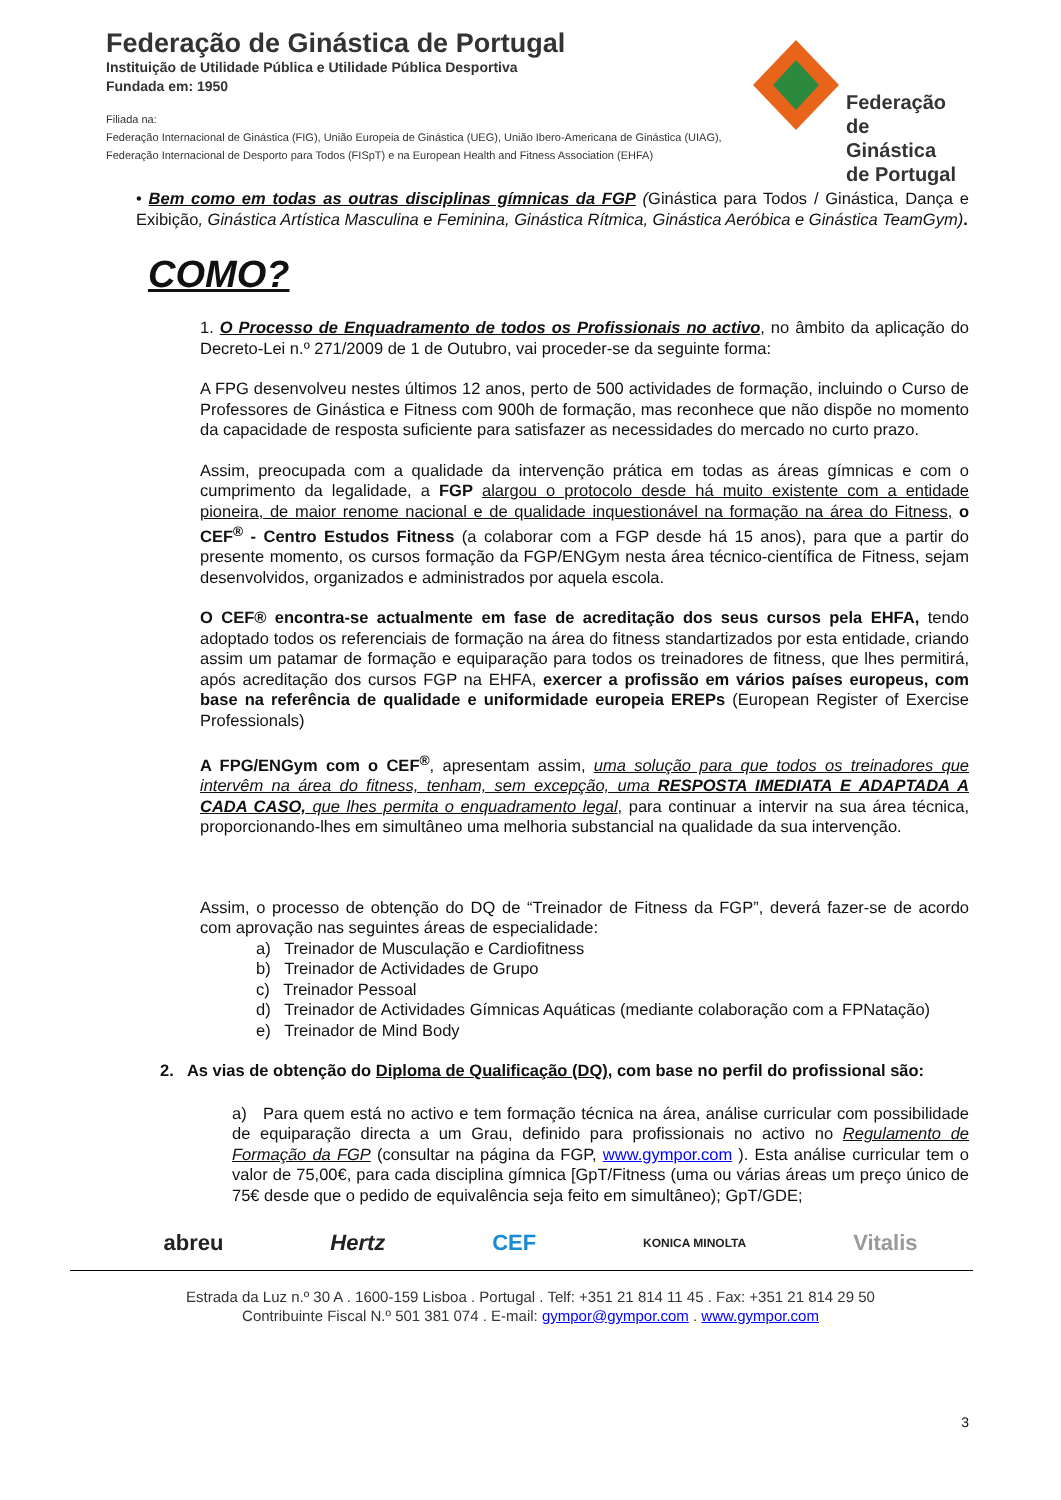Federação de Ginástica de Portugal
Instituição de Utilidade Pública e Utilidade Pública Desportiva
Fundada em: 1950
Filiada na:
Federação Internacional de Ginástica (FIG), União Europeia de Ginástica (UEG), União Ibero-Americana de Ginástica (UIAG),
Federação Internacional de Desporto para Todos (FISpT) e na European Health and Fitness Association (EHFA)
Federação
de Ginástica
de Portugal
• Bem como em todas as outras disciplinas gímnicas da FGP (Ginástica para Todos / Ginástica, Dança e Exibição, Ginástica Artística Masculina e Feminina, Ginástica Rítmica, Ginástica Aeróbica e Ginástica TeamGym).
COMO?
1. O Processo de Enquadramento de todos os Profissionais no activo, no âmbito da aplicação do Decreto-Lei n.º 271/2009 de 1 de Outubro, vai proceder-se da seguinte forma:
A FPG desenvolveu nestes últimos 12 anos, perto de 500 actividades de formação, incluindo o Curso de Professores de Ginástica e Fitness com 900h de formação, mas reconhece que não dispõe no momento da capacidade de resposta suficiente para satisfazer as necessidades do mercado no curto prazo.
Assim, preocupada com a qualidade da intervenção prática em todas as áreas gímnicas e com o cumprimento da legalidade, a FGP alargou o protocolo desde há muito existente com a entidade pioneira, de maior renome nacional e de qualidade inquestionável na formação na área do Fitness, o CEF<sup>®</sup> - Centro Estudos Fitness (a colaborar com a FGP desde há 15 anos), para que a partir do presente momento, os cursos formação da FGP/ENGym nesta área técnico-científica de Fitness, sejam desenvolvidos, organizados e administrados por aquela escola.
O CEF® encontra-se actualmente em fase de acreditação dos seus cursos pela EHFA, tendo adoptado todos os referenciais de formação na área do fitness standartizados por esta entidade, criando assim um patamar de formação e equiparação para todos os treinadores de fitness, que lhes permitirá, após acreditação dos cursos FGP na EHFA, exercer a profissão em vários países europeus, com base na referência de qualidade e uniformidade europeia EREPs (European Register of Exercise Professionals)
A FPG/ENGym com o CEF<sup>®</sup>, apresentam assim, uma solução para que todos os treinadores que intervêm na área do fitness, tenham, sem excepção, uma RESPOSTA IMEDIATA E ADAPTADA A CADA CASO, que lhes permita o enquadramento legal, para continuar a intervir na sua área técnica, proporcionando-lhes em simultâneo uma melhoria substancial na qualidade da sua intervenção.
Assim, o processo de obtenção do DQ de “Treinador de Fitness da FGP”, deverá fazer-se de acordo com aprovação nas seguintes áreas de especialidade:
a) Treinador de Musculação e Cardiofitness
b) Treinador de Actividades de Grupo
c) Treinador Pessoal
d) Treinador de Actividades Gímnicas Aquáticas (mediante colaboração com a FPNatação)
e) Treinador de Mind Body
2. As vias de obtenção do Diploma de Qualificação (DQ), com base no perfil do profissional são:
a) Para quem está no activo e tem formação técnica na área, análise curricular com possibilidade de equiparação directa a um Grau, definido para profissionais no activo no Regulamento de Formação da FGP (consultar na página da FGP, www.gympor.com ). Esta análise curricular tem o valor de 75,00€, para cada disciplina gímnica [GpT/Fitness (uma ou várias áreas um preço único de 75€ desde que o pedido de equivalência seja feito em simultâneo); GpT/GDE;
abreu Hertz CEF KONICA MINOLTA Vitalis
Estrada da Luz n.º 30 A . 1600-159 Lisboa . Portugal . Telf: +351 21 814 11 45 . Fax: +351 21 814 29 50
Contribuinte Fiscal N.º 501 381 074 . E-mail: gympor@gympor.com . www.gympor.com
3